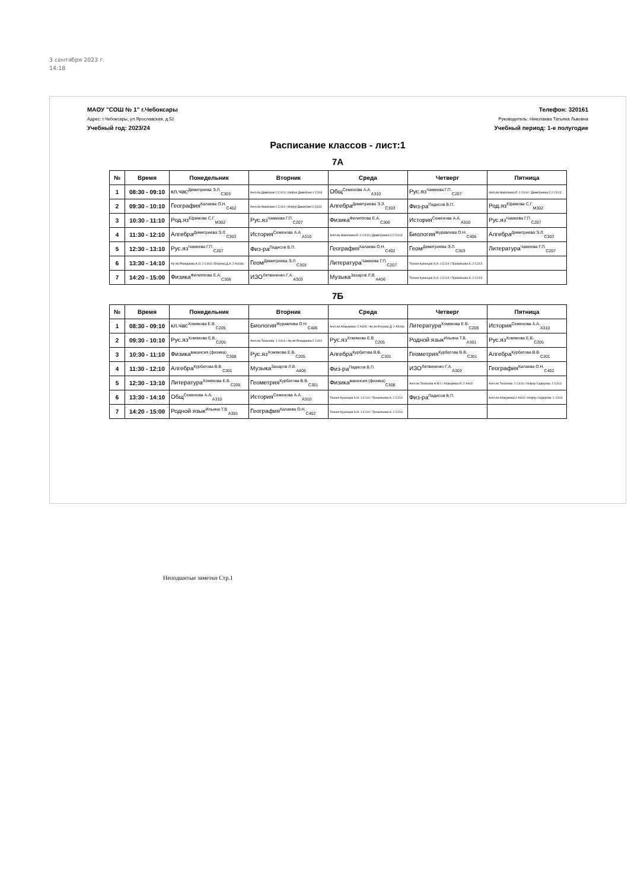3 сентября 2023 г.
14:18
МАОУ "СОШ № 1" г.Чебоксары
Адрес: г.Чебоксары, ул.Ярославская, д.52
Учебный год: 2023/24
Телефон: 320161
Руководитель: Николаева Татьяна Львовна
Учебный период: 1-е полугодие
Расписание классов - лист:1
7А
| № | Время | Понедельник | Вторник | Среда | Четверг | Пятница |
| --- | --- | --- | --- | --- | --- | --- |
| 1 | 08:30 - 09:10 | кл.час<sup>Димитриева Э.Л.</sup><sub>С303</sub> | Англ.яз Димитрие:2 С413 / Инфор Димитрие:1 С313 | Общ<sup>Семенова А.А.</sup><sub>А310</sub> | Рус.яз<sup>Чамеева Г.П.</sup><sub>С207</sub> | Англ.яз Николаева Е.:1 С414 / Димитриева С:2 С413 |
| 2 | 09:30 - 10:10 | География<sup>Калаева О.Н.</sup><sub>С402</sub> | Англ.яз Николаев:1 С414 / Инфор Димитрие:2 С313 | Алгебра<sup>Димитриева Э.Л.</sup><sub>С303</sub> | Физ-ра<sup>Падисов В.П.</sup> | Род.яз<sup>Ефимова С.Г.</sup><sub>М302</sub> |
| 3 | 10:30 - 11:10 | Род.яз<sup>Ефимова С.Г.</sup><sub>М302</sub> | Рус.яз<sup>Чамеева Г.П.</sup><sub>С207</sub> | Физика<sup>Филиппова Е.А.</sup><sub>С306</sub> | История<sup>Семенова А.А.</sup><sub>А310</sub> | Рус.яз<sup>Чамеева Г.П.</sup><sub>С207</sub> |
| 4 | 11:30 - 12:10 | Алгебра<sup>Димитриева Э.Л.</sup><sub>С303</sub> | История<sup>Семенова А.А.</sup><sub>А310</sub> | Англ.яз Николаева Е.:1 С414 / Димитриева С:2 С413 | Биология<sup>Журавлева О.Н.</sup><sub>С406</sub> | Алгебра<sup>Димитриева Э.Л.</sup><sub>С303</sub> |
| 5 | 12:30 - 13:10 | Рус.яз<sup>Чамеева Г.П.</sup><sub>С207</sub> | Физ-ра<sup>Падисов В.П.</sup> | География<sup>Калаева О.Н.</sup><sub>С402</sub> | Геом<sup>Димитриева Э.Л.</sup><sub>С303</sub> | Литература<sup>Чамеева Г.П.</sup><sub>С207</sub> |
| 6 | 13:30 - 14:10 | Фр.яз Япандаева А.О.:1 С404 / Егорова Д.А.:2 А418а | Геом<sup>Димитриева Э.Л.</sup><sub>С303</sub> | Литература<sup>Чамеева Г.П.</sup><sub>С207</sub> | Технол Кузнецов А.И.:1 С114 / Прокопьева А.:2 С213 | |
| 7 | 14:20 - 15:00 | Физика<sup>Филиппова Е.А.</sup><sub>С306</sub> | ИЗО<sup>Литвиненко Г.А.</sup><sub>А303</sub> | Музыка<sup>Захаров Л.В.</sup><sub>А406</sub> | Технол Кузнецов А.И.:1 С114 / Прокопьева А.:2 С213 | |
7Б
| № | Время | Понедельник | Вторник | Среда | Четверг | Пятница |
| --- | --- | --- | --- | --- | --- | --- |
| 1 | 08:30 - 09:10 | кл.час<sup>Хомякова Е.В.</sup><sub>С205</sub> | Биология<sup>Журавлева О.Н.</sup><sub>С406</sub> | Англ.яз Абакумова :2 А403 / Фр.яз Егорова Д.:1 А418а | Литература<sup>Хомякова Е.В.</sup><sub>С205</sub> | История<sup>Семенова А.А.</sup><sub>А310</sub> |
| 2 | 09:30 - 10:10 | Рус.яз<sup>Хомякова Е.В.</sup><sub>С205</sub> | Англ.яз Тихонова :1 С416 / Фр.яз Япандаева:2 С404 | Рус.яз<sup>Хомякова Е.В.</sup><sub>С205</sub> | Родной язык<sup>Ильина Т.В.</sup><sub>А301</sub> | Рус.яз<sup>Хомякова Е.В.</sup><sub>С205</sub> |
| 3 | 10:30 - 11:10 | Физика<sup>вакансия (физика)</sup><sub>С308</sub> | Рус.яз<sup>Хомякова Е.В.</sup><sub>С205</sub> | Алгебра<sup>Курбатова В.В.</sup><sub>С301</sub> | Геометрия<sup>Курбатова В.В.</sup><sub>С301</sub> | Алгебра<sup>Курбатова В.В.</sup><sub>С301</sub> |
| 4 | 11:30 - 12:10 | Алгебра<sup>Курбатова В.В.</sup><sub>С301</sub> | Музыка<sup>Захаров Л.В.</sup><sub>А406</sub> | Физ-ра<sup>Падисов В.П.</sup> | ИЗО<sup>Литвиненко Г.А.</sup><sub>А303</sub> | География<sup>Калаева О.Н.</sup><sub>С402</sub> |
| 5 | 12:30 - 13:10 | Литература<sup>Хомякова Е.В.</sup><sub>С205</sub> | Геометрия<sup>Курбатова В.В.</sup><sub>С301</sub> | Физика<sup>вакансия (физика)</sup><sub>С308</sub> | Англ.яз Тихонова Н.В:1 / Абакумова Е.:2 А403 | Англ.яз Тихонова :1 С416 / Инфор Сидорова :2 С313 |
| 6 | 13:30 - 14:10 | Общ<sup>Семенова А.А.</sup><sub>А310</sub> | История<sup>Семенова А.А.</sup><sub>А310</sub> | Технол Кузнецов А.И.:1 С114 / Прокопьева А.:2 С213 | Физ-ра<sup>Падисов В.П.</sup> | Англ.яз Абакумова:2 А403 / Инфор Сидорова :1 С313 |
| 7 | 14:20 - 15:00 | Родной язык<sup>Ильина Т.В.</sup><sub>А301</sub> | География<sup>Калаева О.Н.</sup><sub>С402</sub> | Технол Кузнецов А.И.:1 С114 / Прокопьева А.:2 С213 | | |
Неподшитые заметки Стр.1